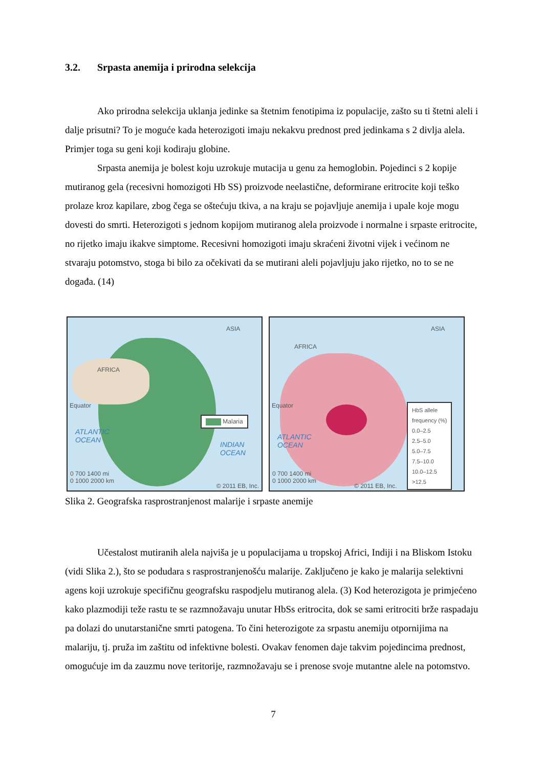3.2. Srpasta anemija i prirodna selekcija
Ako prirodna selekcija uklanja jedinke sa štetnim fenotipima iz populacije, zašto su ti štetni aleli i dalje prisutni? To je moguće kada heterozigoti imaju nekakvu prednost pred jedinkama s 2 divlja alela. Primjer toga su geni koji kodiraju globine.
Srpasta anemija je bolest koju uzrokuje mutacija u genu za hemoglobin. Pojedinci s 2 kopije mutiranog gela (recesivni homozigoti Hb SS) proizvode neelastične, deformirane eritrocite koji teško prolaze kroz kapilare, zbog čega se oštećuju tkiva, a na kraju se pojavljuje anemija i upale koje mogu dovesti do smrti. Heterozigoti s jednom kopijom mutiranog alela proizvode i normalne i srpaste eritrocite, no rijetko imaju ikakve simptome. Recesivni homozigoti imaju skraćeni životni vijek i većinom ne stvaraju potomstvo, stoga bi bilo za očekivati da se mutirani aleli pojavljuju jako rijetko, no to se ne događa. (14)
ASIA
AFRICA
Equator
Malaria
ATLANTIC
OCEAN
INDIAN
OCEAN
0 700 1400 mi
0 1000 2000 km
© 2011 EB, Inc.
ASIA
AFRICA
Equator
ATLANTIC
OCEAN
HbS allele
frequency (%)
0.0–2.5
2.5–5.0
5.0–7.5
7.5–10.0
10.0–12.5
>12.5
0 700 1400 mi
0 1000 2000 km
© 2011 EB, Inc.
Slika 2. Geografska rasprostranjenost malarije i srpaste anemije
Učestalost mutiranih alela najviša je u populacijama u tropskoj Africi, Indiji i na Bliskom Istoku (vidi Slika 2.), što se podudara s rasprostranjenošću malarije. Zaključeno je kako je malarija selektivni agens koji uzrokuje specifičnu geografsku raspodjelu mutiranog alela. (3) Kod heterozigota je primjećeno kako plazmodiji teže rastu te se razmnožavaju unutar HbSs eritrocita, dok se sami eritrociti brže raspadaju pa dolazi do unutarstanične smrti patogena. To čini heterozigote za srpastu anemiju otpornijima na malariju, tj. pruža im zaštitu od infektivne bolesti. Ovakav fenomen daje takvim pojedincima prednost, omogućuje im da zauzmu nove teritorije, razmnožavaju se i prenose svoje mutantne alele na potomstvo.
7